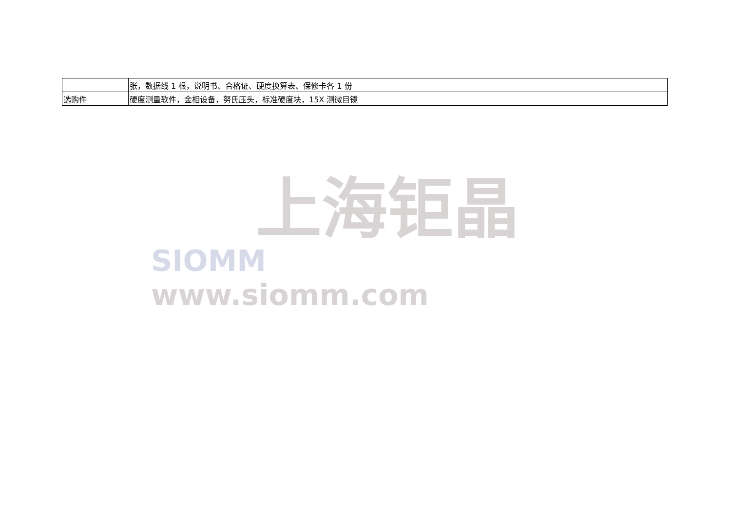| | 张，数据线 1 根，说明书、合格证、硬度换算表、保修卡各 1 份 |
| 选购件 | 硬度测量软件，金相设备，努氏压头，标准硬度块，15X 测微目镜 |
上海钜晶
SIOMM www.siomm.com